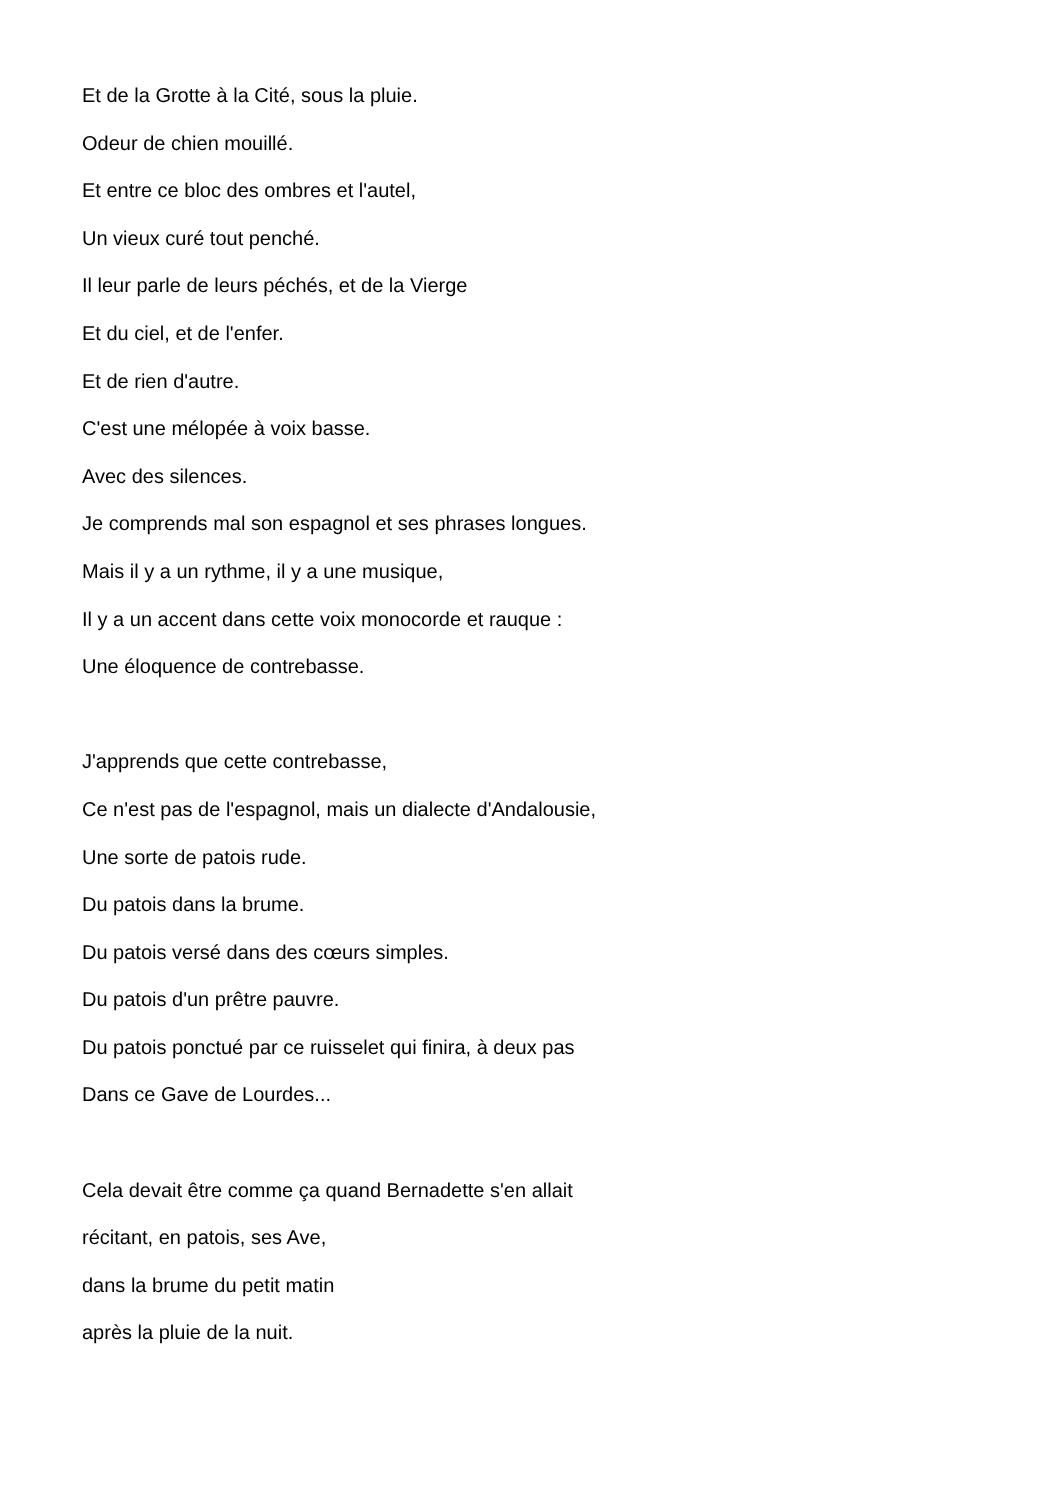Et de la Grotte à la Cité, sous la pluie.
Odeur de chien mouillé.
Et entre ce bloc des ombres et l'autel,
Un vieux curé tout penché.
Il leur parle de leurs péchés, et de la Vierge
Et du ciel, et de l'enfer.
Et de rien d'autre.
C'est une mélopée à voix basse.
Avec des silences.
Je comprends mal son espagnol et ses phrases longues.
Mais il y a un rythme, il y a une musique,
Il y a un accent dans cette voix monocorde et rauque :
Une éloquence de contrebasse.
J'apprends que cette contrebasse,
Ce n'est pas de l'espagnol, mais un dialecte d'Andalousie,
Une sorte de patois rude.
Du patois dans la brume.
Du patois versé dans des cœurs simples.
Du patois d'un prêtre pauvre.
Du patois ponctué par ce ruisselet qui finira, à deux pas
Dans ce Gave de Lourdes...
Cela devait être comme ça quand Bernadette s'en allait
récitant, en patois, ses Ave,
dans la brume du petit matin
après la pluie de la nuit.